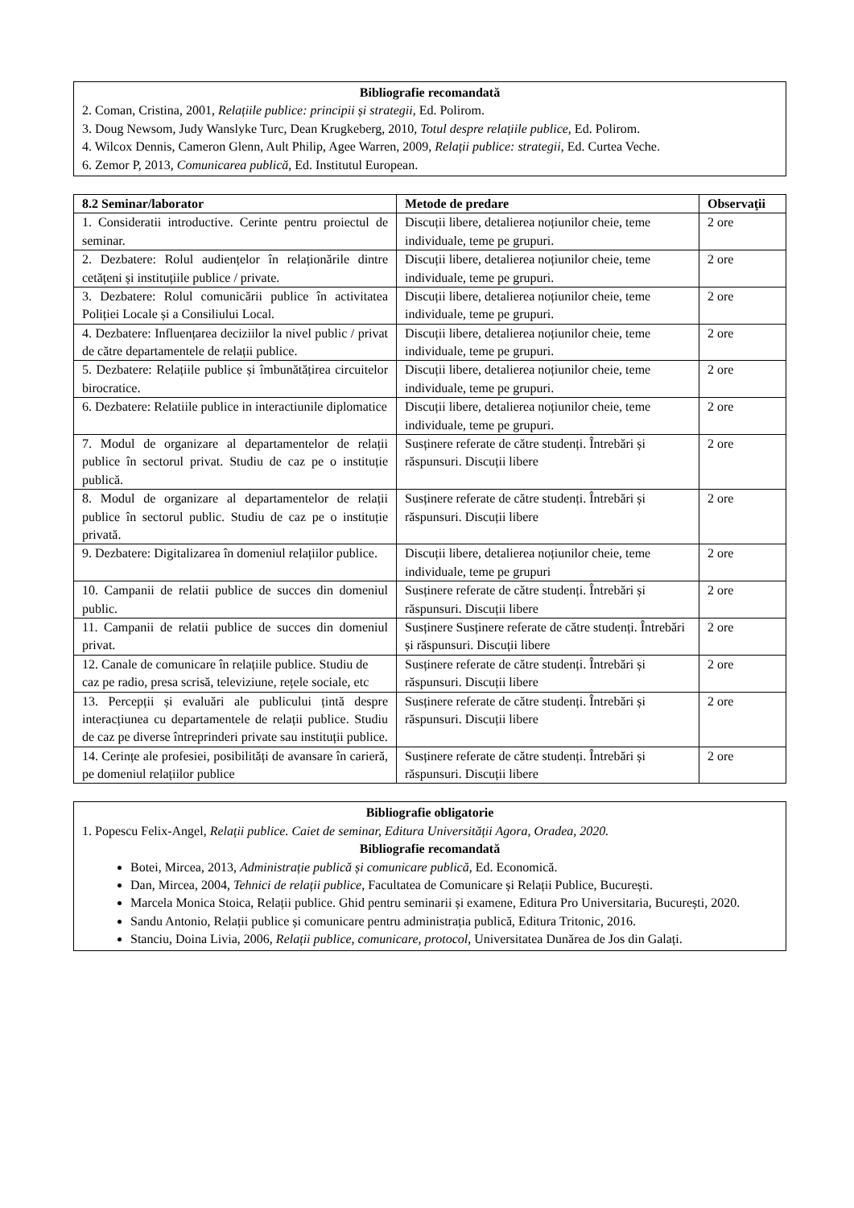Bibliografie recomandată
2. Coman, Cristina, 2001, Relațiile publice: principii și strategii, Ed. Polirom.
3. Doug Newsom, Judy Wanslyke Turc, Dean Krugkeberg, 2010, Totul despre relațiile publice, Ed. Polirom.
4. Wilcox Dennis, Cameron Glenn, Ault Philip, Agee Warren, 2009, Relații publice: strategii, Ed. Curtea Veche.
6. Zemor P, 2013, Comunicarea publică, Ed. Institutul European.
| 8.2 Seminar/laborator | Metode de predare | Observaţii |
| --- | --- | --- |
| 1. Consideratii introductive. Cerinte pentru proiectul de seminar. | Discuții libere, detalierea noțiunilor cheie, teme individuale, teme pe grupuri. | 2 ore |
| 2. Dezbatere: Rolul audiențelor în relaționările dintre cetățeni și instituțiile publice / private. | Discuții libere, detalierea noțiunilor cheie, teme individuale, teme pe grupuri. | 2 ore |
| 3. Dezbatere: Rolul comunicării publice în activitatea Poliției Locale și a Consiliului Local. | Discuții libere, detalierea noțiunilor cheie, teme individuale, teme pe grupuri. | 2 ore |
| 4. Dezbatere: Influențarea deciziilor la nivel public / privat de către departamentele de relații publice. | Discuții libere, detalierea noțiunilor cheie, teme individuale, teme pe grupuri. | 2 ore |
| 5. Dezbatere: Relațiile publice și îmbunătățirea circuitelor birocratice. | Discuții libere, detalierea noțiunilor cheie, teme individuale, teme pe grupuri. | 2 ore |
| 6. Dezbatere: Relatiile publice in interactiunile diplomatice | Discuții libere, detalierea noțiunilor cheie, teme individuale, teme pe grupuri. | 2 ore |
| 7. Modul de organizare al departamentelor de relații publice în sectorul privat. Studiu de caz pe o instituție publică. | Susținere referate de către studenți. Întrebări și răspunsuri. Discuții libere | 2 ore |
| 8. Modul de organizare al departamentelor de relații publice în sectorul public. Studiu de caz pe o instituție privată. | Susținere referate de către studenți. Întrebări și răspunsuri. Discuții libere | 2 ore |
| 9. Dezbatere: Digitalizarea în domeniul relațiilor publice. | Discuții libere, detalierea noțiunilor cheie, teme individuale, teme pe grupuri | 2 ore |
| 10. Campanii de relatii publice de succes din domeniul public. | Susținere referate de către studenți. Întrebări și răspunsuri. Discuții libere | 2 ore |
| 11. Campanii de relatii publice de succes din domeniul privat. | Susținere Susținere referate de către studenți. Întrebări și răspunsuri. Discuții libere | 2 ore |
| 12. Canale de comunicare în relațiile publice. Studiu de caz pe radio, presa scrisă, televiziune, rețele sociale, etc | Susținere referate de către studenți. Întrebări și răspunsuri. Discuții libere | 2 ore |
| 13. Percepții și evaluări ale publicului țintă despre interacțiunea cu departamentele de relații publice. Studiu de caz pe diverse întreprinderi private sau instituții publice. | Susținere referate de către studenți. Întrebări și răspunsuri. Discuții libere | 2 ore |
| 14. Cerințe ale profesiei, posibilități de avansare în carieră, pe domeniul relațiilor publice | Susținere referate de către studenți. Întrebări și răspunsuri. Discuții libere | 2 ore |
Bibliografie obligatorie
1. Popescu Felix-Angel, Relații publice. Caiet de seminar, Editura Universității Agora, Oradea, 2020.
Bibliografie recomandată
Botei, Mircea, 2013, Administrație publică și comunicare publică, Ed. Economică.
Dan, Mircea, 2004, Tehnici de relații publice, Facultatea de Comunicare și Relații Publice, București.
Marcela Monica Stoica, Relații publice. Ghid pentru seminarii și examene, Editura Pro Universitaria, București, 2020.
Sandu Antonio, Relații publice și comunicare pentru administrația publică, Editura Tritonic, 2016.
Stanciu, Doina Livia, 2006, Relații publice, comunicare, protocol, Universitatea Dunărea de Jos din Galați.